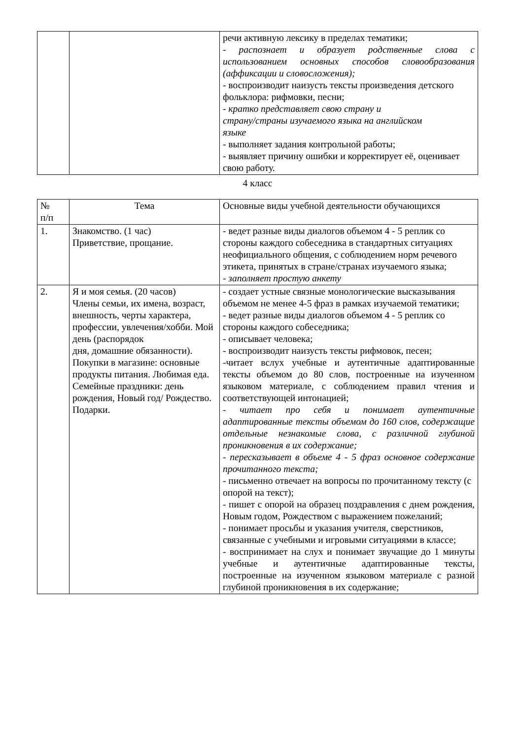| | | речи активную лексику в пределах тематики; - распознает и образует родственные слова с использованием основных способов словообразования (аффиксации и словосложения); - воспроизводит наизусть тексты произведения детского фольклора: рифмовки, песни; - кратко представляет свою страну и страну/страны изучаемого языка на английском языке - выполняет задания контрольной работы; - выявляет причину ошибки и корректирует её, оценивает свою работу. |
4 класс
| № п/п | Тема | Основные виды учебной деятельности обучающихся |
| --- | --- | --- |
| 1. | Знакомство. (1 час) Приветствие, прощание. | - ведет разные виды диалогов объемом 4 - 5 реплик со стороны каждого собеседника в стандартных ситуациях неофициального общения, с соблюдением норм речевого этикета, принятых в стране/странах изучаемого языка; - заполняет простую анкету |
| 2. | Я и моя семья. (20 часов) Члены семьи, их имена, возраст, внешность, черты характера, профессии, увлечения/хобби. Мой день (распорядок дня, домашние обязанности). Покупки в магазине: основные продукты питания. Любимая еда. Семейные праздники: день рождения, Новый год/ Рождество. Подарки. | - создает устные связные монологические высказывания объемом не менее 4-5 фраз в рамках изучаемой тематики; - ведет разные виды диалогов объемом 4 - 5 реплик со стороны каждого собеседника; - описывает человека; - воспроизводит наизусть тексты рифмовок, песен; -читает вслух учебные и аутентичные адаптированные тексты объемом до 80 слов, построенные на изученном языковом материале, с соблюдением правил чтения и соответствующей интонацией; - читает про себя и понимает аутентичные адаптированные тексты объемом до 160 слов, содержащие отдельные незнакомые слова, с различной глубиной проникновения в их содержание; - пересказывает в объеме 4 - 5 фраз основное содержание прочитанного текста; - письменно отвечает на вопросы по прочитанному тексту (с опорой на текст); - пишет с опорой на образец поздравления с днем рождения, Новым годом, Рождеством с выражением пожеланий; - понимает просьбы и указания учителя, сверстников, связанные с учебными и игровыми ситуациями в классе; - воспринимает на слух и понимает звучащие до 1 минуты учебные и аутентичные адаптированные тексты, построенные на изученном языковом материале с разной глубиной проникновения в их содержание; |